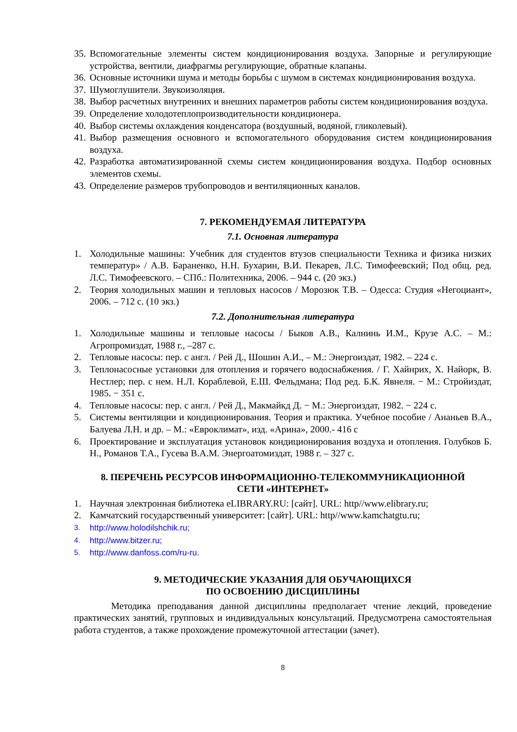35. Вспомогательные элементы систем кондиционирования воздуха. Запорные и регулирующие устройства, вентили, диафрагмы регулирующие, обратные клапаны.
36. Основные источники шума и методы борьбы с шумом в системах кондиционирования воздуха.
37. Шумоглушители. Звукоизоляция.
38. Выбор расчетных внутренних и внешних параметров работы систем кондиционирования воздуха.
39. Определение холодотеплопроизводительности кондиционера.
40. Выбор системы охлаждения конденсатора (воздушный, водяной, гликолевый).
41. Выбор размещения основного и вспомогательного оборудования систем кондиционирования воздуха.
42. Разработка автоматизированной схемы систем кондиционирования воздуха. Подбор основных элементов схемы.
43. Определение размеров трубопроводов и вентиляционных каналов.
7. РЕКОМЕНДУЕМАЯ ЛИТЕРАТУРА
7.1. Основная литература
1. Холодильные машины: Учебник для студентов втузов специальности Техника и физика низких температур» / А.В. Бараненко, Н.Н. Бухарин, В.И. Пекарев, Л.С. Тимофеевский; Под общ. ред. Л.С. Тимофеевского. – СПб.: Политехника, 2006. – 944 с. (20 экз.)
2. Теория холодильных машин и тепловых насосов / Морозюк Т.В. – Одесса: Студия «Негоциант», 2006. – 712 с. (10 экз.)
7.2. Дополнительная литература
1. Холодильные машины и тепловые насосы / Быков А.В., Калнинь И.М., Крузе А.С. – М.: Агропромиздат, 1988 г., –287 с.
2. Тепловые насосы: пер. с англ. / Рей Д., Шошин А.И., – М.: Энергоиздат, 1982. – 224 с.
3. Теплонасосные установки для отопления и горячего водоснабжения. / Г. Хайнрих, Х. Найорк, В. Нестлер; пер. с нем. Н.Л. Кораблевой, Е.Ш. Фельдмана; Под ред. Б.К. Явнеля. − М.: Стройиздат, 1985. − 351 с.
4. Тепловые насосы: пер. с англ. / Рей Д., Макмайкд Д. − М.: Энергоиздат, 1982. − 224 с.
5. Системы вентиляции и кондиционирования. Теория и практика. Учебное пособие / Ананьев В.А., Балуева Л.Н. и др. – М.: «Евроклимат», изд. «Арина», 2000.- 416 с
6. Проектирование и эксплуатация установок кондиционирования воздуха и отопления. Голубков Б. Н., Романов Т.А., Гусева В.А.М. Энергоатомиздат, 1988 г. – 327 с.
8. ПЕРЕЧЕНЬ РЕСУРСОВ ИНФОРМАЦИОННО-ТЕЛЕКОММУНИКАЦИОННОЙ
СЕТИ «ИНТЕРНЕТ»
1. Научная электронная библиотека eLIBRARY.RU: [сайт]. URL: http//www.elibrary.ru;
2. Камчатский государственный университет: [сайт]. URL: http//www.kamchatgtu.ru;
3. http://www.holodilshchik.ru;
4. http://www.bitzer.ru;
5. http://www.danfoss.com/ru-ru.
9. МЕТОДИЧЕСКИЕ УКАЗАНИЯ ДЛЯ ОБУЧАЮЩИХСЯ
ПО ОСВОЕНИЮ ДИСЦИПЛИНЫ
Методика преподавания данной дисциплины предполагает чтение лекций, проведение практических занятий, групповых и индивидуальных консультаций. Предусмотрена самостоятельная работа студентов, а также прохождение промежуточной аттестации (зачет).
8